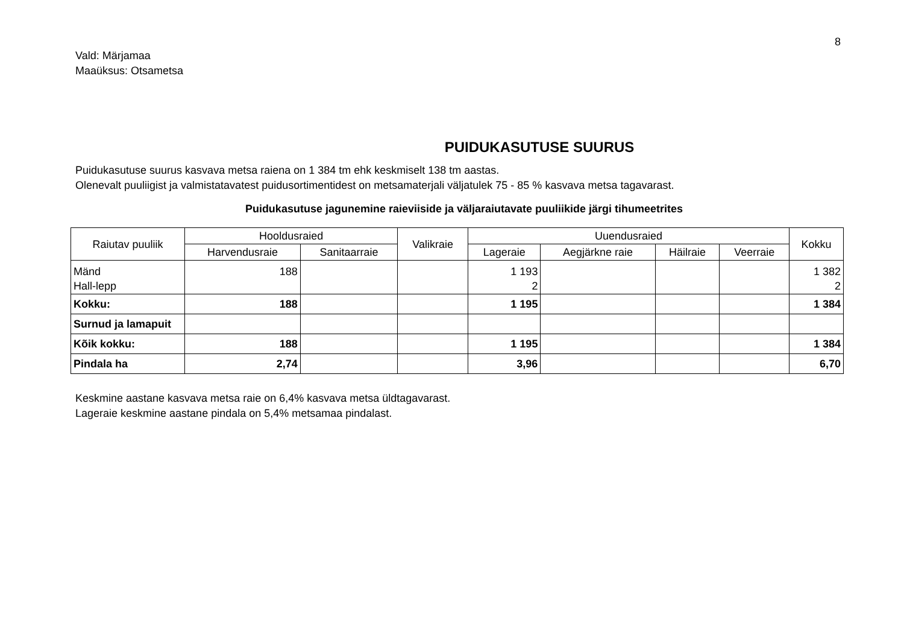8
Vald: Märjamaa
Maaüksus: Otsametsa
PUIDUKASUTUSE SUURUS
Puidukasutuse suurus kasvava metsa raiena on 1 384 tm ehk keskmiselt 138 tm aastas.
Olenevalt puuliigist ja valmistatavatest puidusortimentidest on metsamaterjali väljatulek 75 - 85 % kasvava metsa tagavarast.
Puidukasutuse jagunemine raieviiside ja väljaraiutavate puuliikide järgi tihumeetrites
| Raiutav puuliik | Hooldusraied | | Valikraie | Uuendusraied | | | | Kokku |
| --- | --- | --- | --- | --- | --- | --- | --- | --- |
| | Harvendusraie | Sanitaarraie | | Lageraie | Aegjärkne raie | Häilraie | Veerraie | |
| Mänd Hall-lepp | 188 | | | 1 193 2 | | | | 1 382 2 |
| Kokku: | 188 | | | 1 195 | | | | 1 384 |
| Surnud ja lamapuit | | | | | | | | |
| Kõik kokku: | 188 | | | 1 195 | | | | 1 384 |
| Pindala ha | 2,74 | | | 3,96 | | | | 6,70 |
Keskmine aastane kasvava metsa raie on 6,4% kasvava metsa üldtagavarast.
Lageraie keskmine aastane pindala on 5,4% metsamaa pindalast.